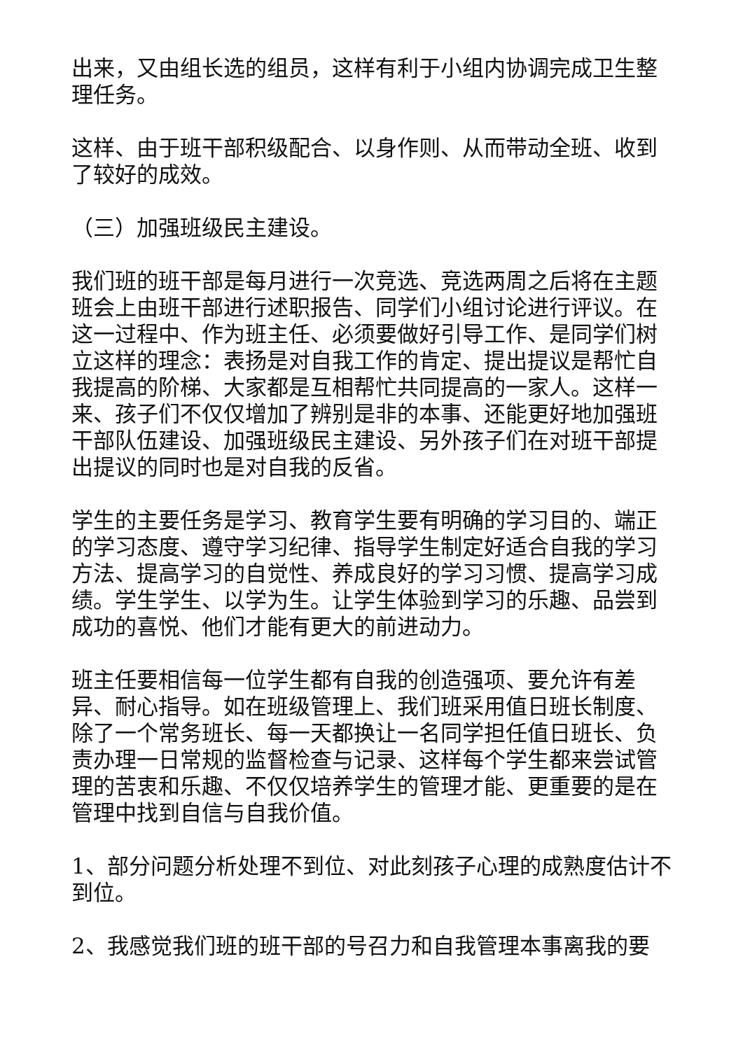出来，又由组长选的组员，这样有利于小组内协调完成卫生整理任务。
这样、由于班干部积级配合、以身作则、从而带动全班、收到了较好的成效。
（三）加强班级民主建设。
我们班的班干部是每月进行一次竞选、竞选两周之后将在主题班会上由班干部进行述职报告、同学们小组讨论进行评议。在这一过程中、作为班主任、必须要做好引导工作、是同学们树立这样的理念：表扬是对自我工作的肯定、提出提议是帮忙自我提高的阶梯、大家都是互相帮忙共同提高的一家人。这样一来、孩子们不仅仅增加了辨别是非的本事、还能更好地加强班干部队伍建设、加强班级民主建设、另外孩子们在对班干部提出提议的同时也是对自我的反省。
学生的主要任务是学习、教育学生要有明确的学习目的、端正的学习态度、遵守学习纪律、指导学生制定好适合自我的学习方法、提高学习的自觉性、养成良好的学习习惯、提高学习成绩。学生学生、以学为生。让学生体验到学习的乐趣、品尝到成功的喜悦、他们才能有更大的前进动力。
班主任要相信每一位学生都有自我的创造强项、要允许有差异、耐心指导。如在班级管理上、我们班采用值日班长制度、除了一个常务班长、每一天都换让一名同学担任值日班长、负责办理一日常规的监督检查与记录、这样每个学生都来尝试管理的苦衷和乐趣、不仅仅培养学生的管理才能、更重要的是在管理中找到自信与自我价值。
1、部分问题分析处理不到位、对此刻孩子心理的成熟度估计不到位。
2、我感觉我们班的班干部的号召力和自我管理本事离我的要